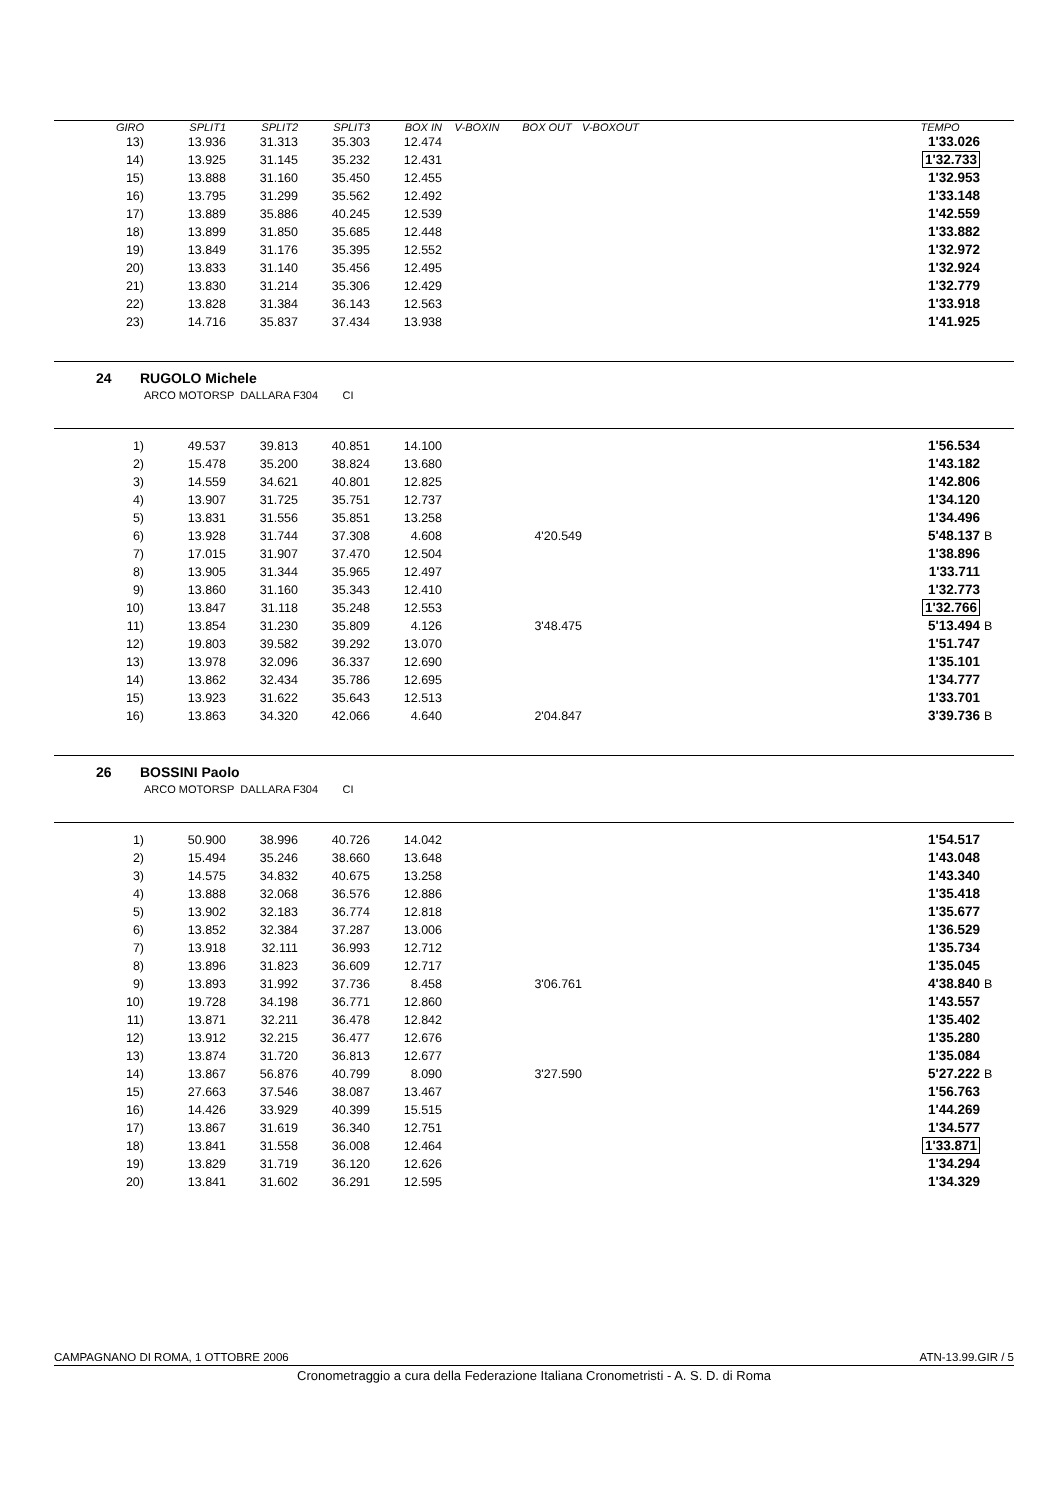| GIRO | SPLIT1 | SPLIT2 | SPLIT3 | BOX IN | V-BOXIN | BOX OUT | V-BOXOUT | TEMPO | |
| --- | --- | --- | --- | --- | --- | --- | --- | --- | --- |
| 13) | 13.936 | 31.313 | 35.303 | 12.474 | | | | 1'33.026 | |
| 14) | 13.925 | 31.145 | 35.232 | 12.431 | | | | 1'32.733 | |
| 15) | 13.888 | 31.160 | 35.450 | 12.455 | | | | 1'32.953 | |
| 16) | 13.795 | 31.299 | 35.562 | 12.492 | | | | 1'33.148 | |
| 17) | 13.889 | 35.886 | 40.245 | 12.539 | | | | 1'42.559 | |
| 18) | 13.899 | 31.850 | 35.685 | 12.448 | | | | 1'33.882 | |
| 19) | 13.849 | 31.176 | 35.395 | 12.552 | | | | 1'32.972 | |
| 20) | 13.833 | 31.140 | 35.456 | 12.495 | | | | 1'32.924 | |
| 21) | 13.830 | 31.214 | 35.306 | 12.429 | | | | 1'32.779 | |
| 22) | 13.828 | 31.384 | 36.143 | 12.563 | | | | 1'33.918 | |
| 23) | 14.716 | 35.837 | 37.434 | 13.938 | | | | 1'41.925 | |
24 RUGOLO Michele
ARCO MOTORSP DALLARA F304 CI
| 1) | 49.537 | 39.813 | 40.851 | 14.100 | | | 1'56.534 | |
| 2) | 15.478 | 35.200 | 38.824 | 13.680 | | | 1'43.182 | |
| 3) | 14.559 | 34.621 | 40.801 | 12.825 | | | 1'42.806 | |
| 4) | 13.907 | 31.725 | 35.751 | 12.737 | | | 1'34.120 | |
| 5) | 13.831 | 31.556 | 35.851 | 13.258 | | | 1'34.496 | |
| 6) | 13.928 | 31.744 | 37.308 | 4.608 | 4'20.549 | | 5'48.137 | B |
| 7) | 17.015 | 31.907 | 37.470 | 12.504 | | | 1'38.896 | |
| 8) | 13.905 | 31.344 | 35.965 | 12.497 | | | 1'33.711 | |
| 9) | 13.860 | 31.160 | 35.343 | 12.410 | | | 1'32.773 | |
| 10) | 13.847 | 31.118 | 35.248 | 12.553 | | | 1'32.766 | |
| 11) | 13.854 | 31.230 | 35.809 | 4.126 | 3'48.475 | | 5'13.494 | B |
| 12) | 19.803 | 39.582 | 39.292 | 13.070 | | | 1'51.747 | |
| 13) | 13.978 | 32.096 | 36.337 | 12.690 | | | 1'35.101 | |
| 14) | 13.862 | 32.434 | 35.786 | 12.695 | | | 1'34.777 | |
| 15) | 13.923 | 31.622 | 35.643 | 12.513 | | | 1'33.701 | |
| 16) | 13.863 | 34.320 | 42.066 | 4.640 | 2'04.847 | | 3'39.736 | B |
26 BOSSINI Paolo
ARCO MOTORSP DALLARA F304 CI
| 1) | 50.900 | 38.996 | 40.726 | 14.042 | | | 1'54.517 | |
| 2) | 15.494 | 35.246 | 38.660 | 13.648 | | | 1'43.048 | |
| 3) | 14.575 | 34.832 | 40.675 | 13.258 | | | 1'43.340 | |
| 4) | 13.888 | 32.068 | 36.576 | 12.886 | | | 1'35.418 | |
| 5) | 13.902 | 32.183 | 36.774 | 12.818 | | | 1'35.677 | |
| 6) | 13.852 | 32.384 | 37.287 | 13.006 | | | 1'36.529 | |
| 7) | 13.918 | 32.111 | 36.993 | 12.712 | | | 1'35.734 | |
| 8) | 13.896 | 31.823 | 36.609 | 12.717 | | | 1'35.045 | |
| 9) | 13.893 | 31.992 | 37.736 | 8.458 | 3'06.761 | | 4'38.840 | B |
| 10) | 19.728 | 34.198 | 36.771 | 12.860 | | | 1'43.557 | |
| 11) | 13.871 | 32.211 | 36.478 | 12.842 | | | 1'35.402 | |
| 12) | 13.912 | 32.215 | 36.477 | 12.676 | | | 1'35.280 | |
| 13) | 13.874 | 31.720 | 36.813 | 12.677 | | | 1'35.084 | |
| 14) | 13.867 | 56.876 | 40.799 | 8.090 | 3'27.590 | | 5'27.222 | B |
| 15) | 27.663 | 37.546 | 38.087 | 13.467 | | | 1'56.763 | |
| 16) | 14.426 | 33.929 | 40.399 | 15.515 | | | 1'44.269 | |
| 17) | 13.867 | 31.619 | 36.340 | 12.751 | | | 1'34.577 | |
| 18) | 13.841 | 31.558 | 36.008 | 12.464 | | | 1'33.871 | |
| 19) | 13.829 | 31.719 | 36.120 | 12.626 | | | 1'34.294 | |
| 20) | 13.841 | 31.602 | 36.291 | 12.595 | | | 1'34.329 | |
CAMPAGNANO DI ROMA, 1 OTTOBRE 2006 ATN-13.99.GIR / 5
Cronometraggio a cura della Federazione Italiana Cronometristi - A. S. D. di Roma